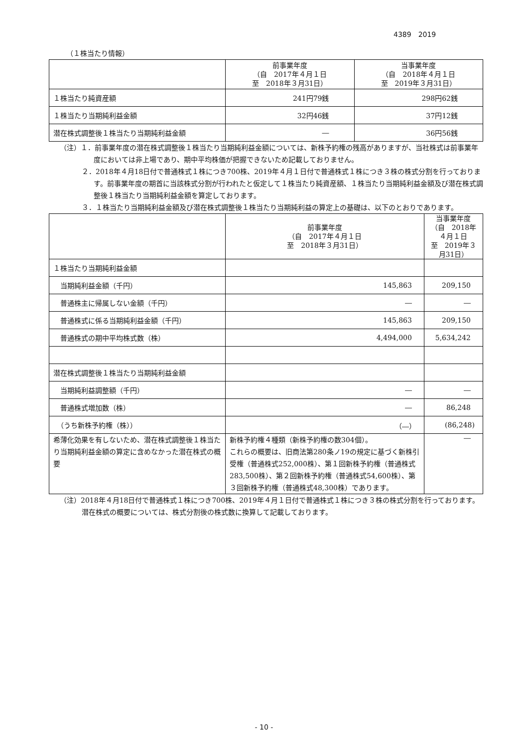4389　2019
（１株当たり情報）
| | 前事業年度 （自 2017年４月１日 至 2018年３月31日） | 当事業年度 （自 2018年４月１日 至 2019年３月31日） |
| --- | --- | --- |
| １株当たり純資産額 | 241円79銭 | 298円62銭 |
| １株当たり当期純利益金額 | 32円46銭 | 37円12銭 |
| 潜在株式調整後１株当たり当期純利益金額 | ― | 36円56銭 |
（注）１．前事業年度の潜在株式調整後１株当たり当期純利益金額については、新株予約権の残高がありますが、当社株式は前事業年度においては非上場であり、期中平均株価が把握できないため記載しておりません。
２．2018年４月18日付で普通株式１株につき700株、2019年４月１日付で普通株式１株につき３株の株式分割を行っております。前事業年度の期首に当該株式分割が行われたと仮定して１株当たり純資産額、１株当たり当期純利益金額及び潜在株式調整後１株当たり当期純利益金額を算定しております。
３．１株当たり当期純利益金額及び潜在株式調整後１株当たり当期純利益の算定上の基礎は、以下のとおりであります。
| | 前事業年度 （自 2017年４月１日 至 2018年３月31日） | 当事業年度 （自 2018年４月１日 至 2019年３月31日） |
| --- | --- | --- |
| １株当たり当期純利益金額 | | |
| 当期純利益金額（千円） | 145,863 | 209,150 |
| 普通株主に帰属しない金額（千円） | ― | ― |
| 普通株式に係る当期純利益金額（千円） | 145,863 | 209,150 |
| 普通株式の期中平均株式数（株） | 4,494,000 | 5,634,242 |
| 潜在株式調整後１株当たり当期純利益金額 | | |
| 当期純利益調整額（千円） | ― | ― |
| 普通株式増加数（株） | ― | 86,248 |
| （うち新株予約権（株）） | （―） | (86,248) |
| 希薄化効果を有しないため、潜在株式調整後１株当たり当期純利益金額の算定に含めなかった潜在株式の概要 | 新株予約権４種類（新株予約権の数304個）。 これらの概要は、旧商法第280条ノ19の規定に基づく新株引受権（普通株式252,000株）、第１回新株予約権（普通株式283,500株）、第２回新株予約権（普通株式54,600株）、第３回新株予約権（普通株式48,300株）であります。 | ― |
（注）2018年４月18日付で普通株式１株につき700株、2019年４月１日付で普通株式１株につき３株の株式分割を行っております。潜在株式の概要については、株式分割後の株式数に換算して記載しております。
- 10 -